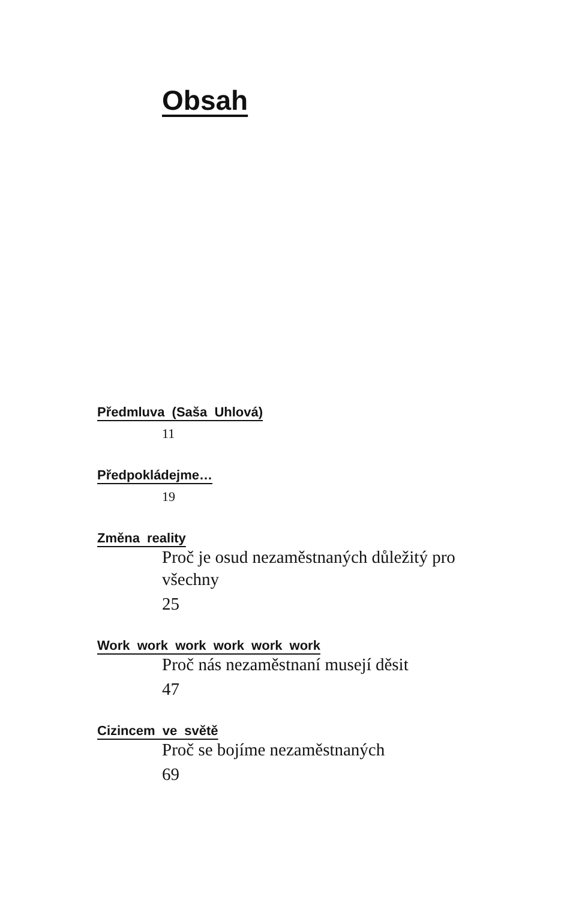Obsah
Předmluva (Saša Uhlová)
11
Předpokládejme…
19
Změna reality
Proč je osud nezaměstnaných důležitý pro všechny
25
Work work work work work work
Proč nás nezaměstnaní musejí děsit
47
Cizincem ve světě
Proč se bojíme nezaměstnaných
69